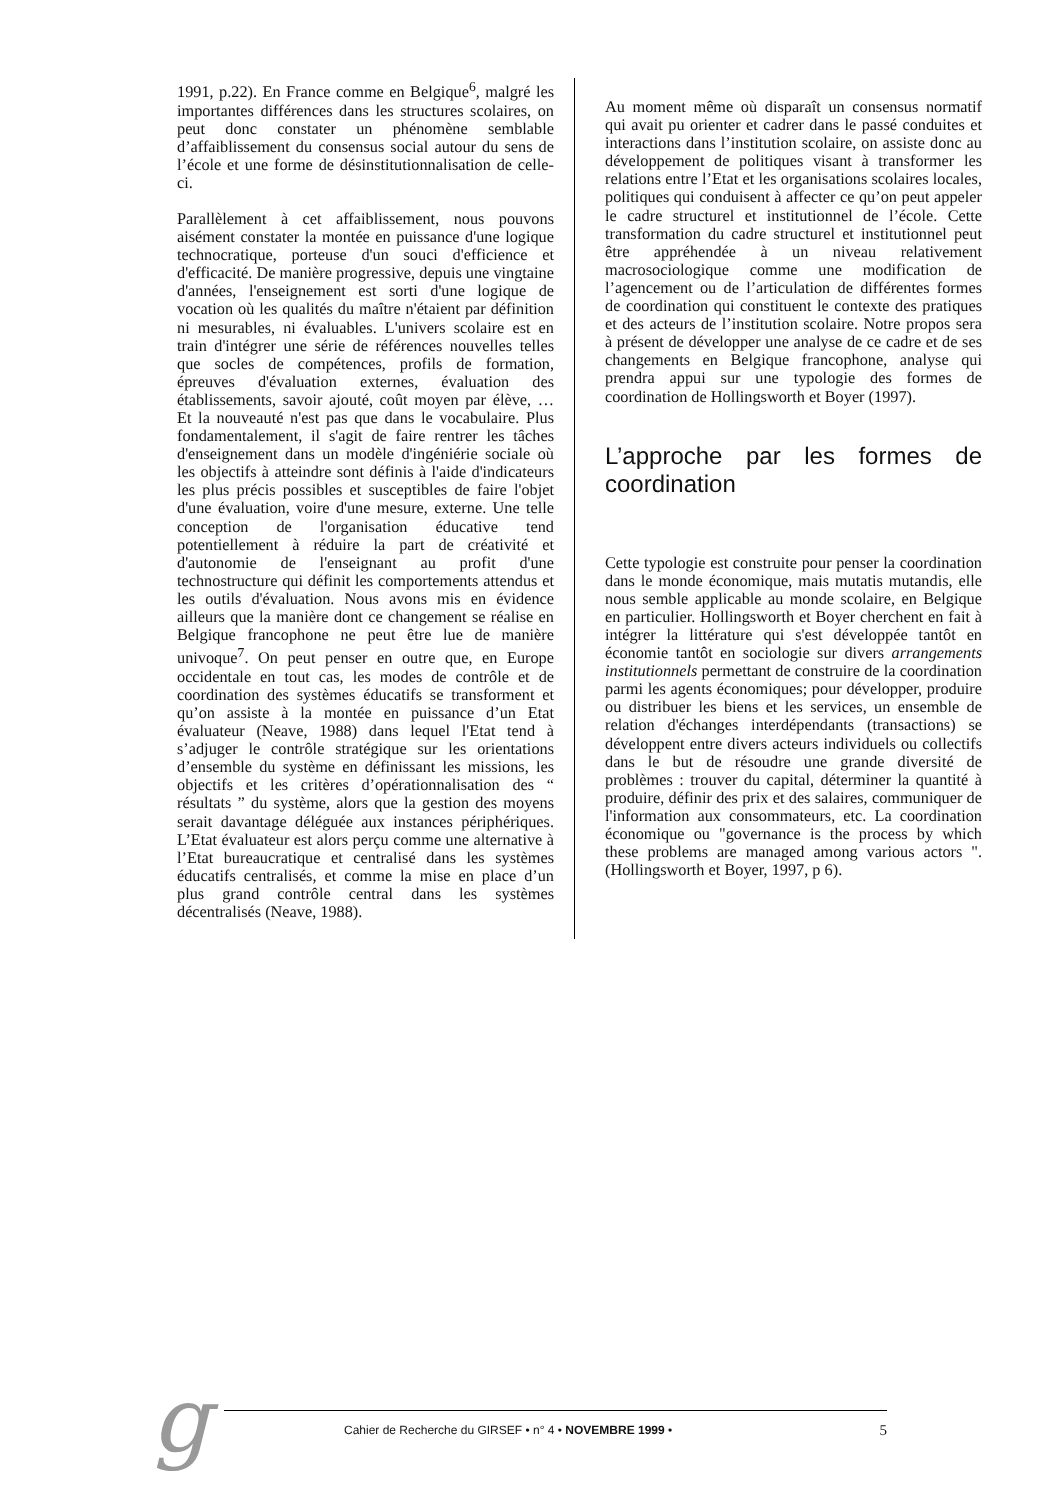1991, p.22). En France comme en Belgique<sup>6</sup>, malgré les importantes différences dans les structures scolaires, on peut donc constater un phénomène semblable d’affaiblissement du consensus social autour du sens de l’école et une forme de désinstitutionnalisation de celle-ci.
Parallèlement à cet affaiblissement, nous pouvons aisément constater la montée en puissance d'une logique technocratique, porteuse d'un souci d'efficience et d'efficacité. De manière progressive, depuis une vingtaine d'années, l'enseignement est sorti d'une logique de vocation où les qualités du maître n'étaient par définition ni mesurables, ni évaluables. L'univers scolaire est en train d'intégrer une série de références nouvelles telles que socles de compétences, profils de formation, épreuves d'évaluation externes, évaluation des établissements, savoir ajouté, coût moyen par élève, … Et la nouveauté n'est pas que dans le vocabulaire. Plus fondamentalement, il s'agit de faire rentrer les tâches d'enseignement dans un modèle d'ingéniérie sociale où les objectifs à atteindre sont définis à l'aide d'indicateurs les plus précis possibles et susceptibles de faire l'objet d'une évaluation, voire d'une mesure, externe. Une telle conception de l'organisation éducative tend potentiellement à réduire la part de créativité et d'autonomie de l'enseignant au profit d'une technostructure qui définit les comportements attendus et les outils d'évaluation. Nous avons mis en évidence ailleurs que la manière dont ce changement se réalise en Belgique francophone ne peut être lue de manière univoque<sup>7</sup>. On peut penser en outre que, en Europe occidentale en tout cas, les modes de contrôle et de coordination des systèmes éducatifs se transforment et qu’on assiste à la montée en puissance d’un Etat évaluateur (Neave, 1988) dans lequel l'Etat tend à s’adjuger le contrôle stratégique sur les orientations d’ensemble du système en définissant les missions, les objectifs et les critères d’opérationnalisation des “ résultats ” du système, alors que la gestion des moyens serait davantage déléguée aux instances périphériques. L’Etat évaluateur est alors perçu comme une alternative à l’Etat bureaucratique et centralisé dans les systèmes éducatifs centralisés, et comme la mise en place d’un plus grand contrôle central dans les systèmes décentralisés (Neave, 1988).
Au moment même où disparaît un consensus normatif qui avait pu orienter et cadrer dans le passé conduites et interactions dans l’institution scolaire, on assiste donc au développement de politiques visant à transformer les relations entre l’Etat et les organisations scolaires locales, politiques qui conduisent à affecter ce qu’on peut appeler le cadre structurel et institutionnel de l’école. Cette transformation du cadre structurel et institutionnel peut être appréhendée à un niveau relativement macrosociologique comme une modification de l’agencement ou de l’articulation de différentes formes de coordination qui constituent le contexte des pratiques et des acteurs de l’institution scolaire. Notre propos sera à présent de développer une analyse de ce cadre et de ses changements en Belgique francophone, analyse qui prendra appui sur une typologie des formes de coordination de Hollingsworth et Boyer (1997).
L’approche par les formes de coordination
Cette typologie est construite pour penser la coordination dans le monde économique, mais mutatis mutandis, elle nous semble applicable au monde scolaire, en Belgique en particulier. Hollingsworth et Boyer cherchent en fait à intégrer la littérature qui s'est développée tantôt en économie tantôt en sociologie sur divers arrangements institutionnels permettant de construire de la coordination parmi les agents économiques; pour développer, produire ou distribuer les biens et les services, un ensemble de relation d'échanges interdépendants (transactions) se développent entre divers acteurs individuels ou collectifs dans le but de résoudre une grande diversité de problèmes : trouver du capital, déterminer la quantité à produire, définir des prix et des salaires, communiquer de l'information aux consommateurs, etc. La coordination économique ou "governance is the process by which these problems are managed among various actors ". (Hollingsworth et Boyer, 1997, p 6).
g Cahier de Recherche du GIRSEF • n° 4 • NOVEMBRE 1999 • 5